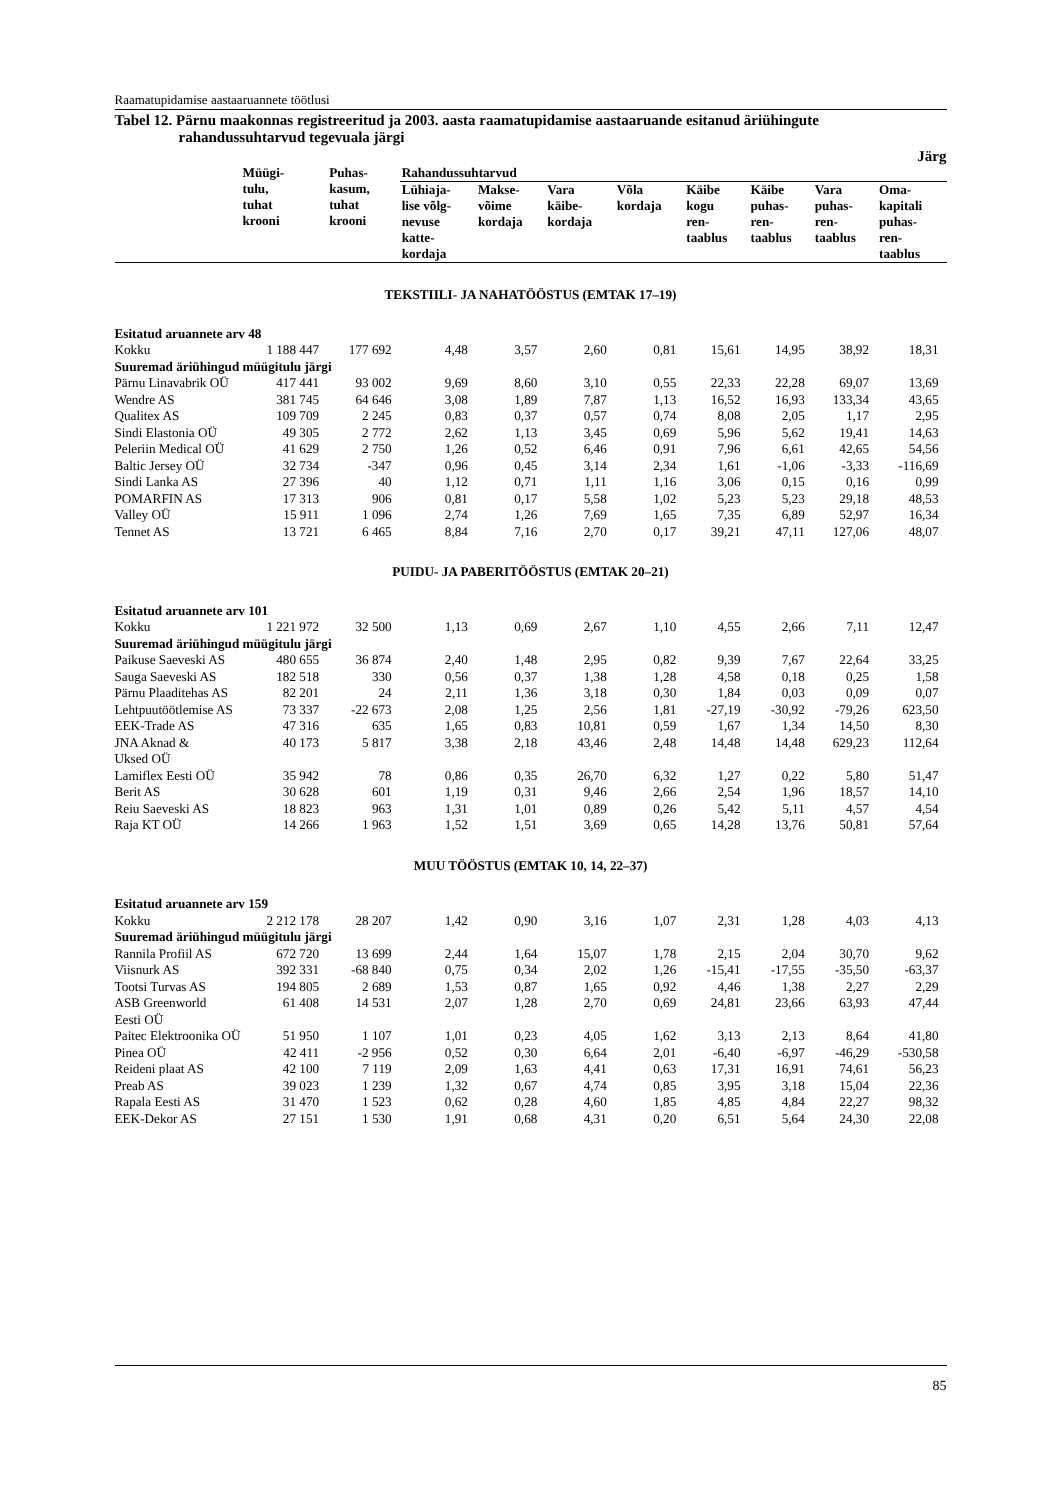Raamatupidamise aastaaruannete töötlusi
Tabel 12. Pärnu maakonnas registreeritud ja 2003. aasta raamatupidamise aastaaruande esitanud äriühingute rahandussuhtarvud tegevuala järgi
Järg
| | Müügi- tulu, tuhat krooni | Puhas- kasum, tuhat krooni | Rahandussuhtarvud | | | | | | | |
| --- | --- | --- | --- | --- | --- | --- | --- | --- | --- | --- |
| | | | Lühiaja- lise võlg- nevuse katte- kordaja | Makse- võime kordaja | Vara käibe- kordaja | Võla kordaja | Käibe kogu ren- taablus | Käibe puhas- ren- taablus | Vara puhas- ren- taablus | Oma- kapitali puhas- ren- taablus |
| TEKSTIILI- JA NAHATÖÖSTUS (EMTAK 17–19) | | | | | | | | | | |
| Esitatud aruannete arv 48 | | | | | | | | | | |
| Kokku | 1 188 447 | 177 692 | 4,48 | 3,57 | 2,60 | 0,81 | 15,61 | 14,95 | 38,92 | 18,31 |
| Suuremad äriühingud müügitulu järgi | | | | | | | | | | |
| Pärnu Linavabrik OÜ | 417 441 | 93 002 | 9,69 | 8,60 | 3,10 | 0,55 | 22,33 | 22,28 | 69,07 | 13,69 |
| Wendre AS | 381 745 | 64 646 | 3,08 | 1,89 | 7,87 | 1,13 | 16,52 | 16,93 | 133,34 | 43,65 |
| Qualitex AS | 109 709 | 2 245 | 0,83 | 0,37 | 0,57 | 0,74 | 8,08 | 2,05 | 1,17 | 2,95 |
| Sindi Elastonia OÜ | 49 305 | 2 772 | 2,62 | 1,13 | 3,45 | 0,69 | 5,96 | 5,62 | 19,41 | 14,63 |
| Peleriin Medical OÜ | 41 629 | 2 750 | 1,26 | 0,52 | 6,46 | 0,91 | 7,96 | 6,61 | 42,65 | 54,56 |
| Baltic Jersey OÜ | 32 734 | -347 | 0,96 | 0,45 | 3,14 | 2,34 | 1,61 | -1,06 | -3,33 | -116,69 |
| Sindi Lanka AS | 27 396 | 40 | 1,12 | 0,71 | 1,11 | 1,16 | 3,06 | 0,15 | 0,16 | 0,99 |
| POMARFIN AS | 17 313 | 906 | 0,81 | 0,17 | 5,58 | 1,02 | 5,23 | 5,23 | 29,18 | 48,53 |
| Valley OÜ | 15 911 | 1 096 | 2,74 | 1,26 | 7,69 | 1,65 | 7,35 | 6,89 | 52,97 | 16,34 |
| Tennet AS | 13 721 | 6 465 | 8,84 | 7,16 | 2,70 | 0,17 | 39,21 | 47,11 | 127,06 | 48,07 |
| PUIDU- JA PABERITÖÖSTUS (EMTAK 20–21) | | | | | | | | | | |
| Esitatud aruannete arv 101 | | | | | | | | | | |
| Kokku | 1 221 972 | 32 500 | 1,13 | 0,69 | 2,67 | 1,10 | 4,55 | 2,66 | 7,11 | 12,47 |
| Suuremad äriühingud müügitulu järgi | | | | | | | | | | |
| Paikuse Saeveski AS | 480 655 | 36 874 | 2,40 | 1,48 | 2,95 | 0,82 | 9,39 | 7,67 | 22,64 | 33,25 |
| Sauga Saeveski AS | 182 518 | 330 | 0,56 | 0,37 | 1,38 | 1,28 | 4,58 | 0,18 | 0,25 | 1,58 |
| Pärnu Plaaditehas AS | 82 201 | 24 | 2,11 | 1,36 | 3,18 | 0,30 | 1,84 | 0,03 | 0,09 | 0,07 |
| Lehtpuutöötlemise AS | 73 337 | -22 673 | 2,08 | 1,25 | 2,56 | 1,81 | -27,19 | -30,92 | -79,26 | 623,50 |
| EEK-Trade AS | 47 316 | 635 | 1,65 | 0,83 | 10,81 | 0,59 | 1,67 | 1,34 | 14,50 | 8,30 |
| JNA Aknad & Uksed OÜ | 40 173 | 5 817 | 3,38 | 2,18 | 43,46 | 2,48 | 14,48 | 14,48 | 629,23 | 112,64 |
| Lamiflex Eesti OÜ | 35 942 | 78 | 0,86 | 0,35 | 26,70 | 6,32 | 1,27 | 0,22 | 5,80 | 51,47 |
| Berit AS | 30 628 | 601 | 1,19 | 0,31 | 9,46 | 2,66 | 2,54 | 1,96 | 18,57 | 14,10 |
| Reiu Saeveski AS | 18 823 | 963 | 1,31 | 1,01 | 0,89 | 0,26 | 5,42 | 5,11 | 4,57 | 4,54 |
| Raja KT OÜ | 14 266 | 1 963 | 1,52 | 1,51 | 3,69 | 0,65 | 14,28 | 13,76 | 50,81 | 57,64 |
| MUU TÖÖSTUS (EMTAK 10, 14, 22–37) | | | | | | | | | | |
| Esitatud aruannete arv 159 | | | | | | | | | | |
| Kokku | 2 212 178 | 28 207 | 1,42 | 0,90 | 3,16 | 1,07 | 2,31 | 1,28 | 4,03 | 4,13 |
| Suuremad äriühingud müügitulu järgi | | | | | | | | | | |
| Rannila Profiil AS | 672 720 | 13 699 | 2,44 | 1,64 | 15,07 | 1,78 | 2,15 | 2,04 | 30,70 | 9,62 |
| Viisnurk AS | 392 331 | -68 840 | 0,75 | 0,34 | 2,02 | 1,26 | -15,41 | -17,55 | -35,50 | -63,37 |
| Tootsi Turvas AS | 194 805 | 2 689 | 1,53 | 0,87 | 1,65 | 0,92 | 4,46 | 1,38 | 2,27 | 2,29 |
| ASB Greenworld Eesti OÜ | 61 408 | 14 531 | 2,07 | 1,28 | 2,70 | 0,69 | 24,81 | 23,66 | 63,93 | 47,44 |
| Paitec Elektroonika OÜ | 51 950 | 1 107 | 1,01 | 0,23 | 4,05 | 1,62 | 3,13 | 2,13 | 8,64 | 41,80 |
| Pinea OÜ | 42 411 | -2 956 | 0,52 | 0,30 | 6,64 | 2,01 | -6,40 | -6,97 | -46,29 | -530,58 |
| Reideni plaat AS | 42 100 | 7 119 | 2,09 | 1,63 | 4,41 | 0,63 | 17,31 | 16,91 | 74,61 | 56,23 |
| Preab AS | 39 023 | 1 239 | 1,32 | 0,67 | 4,74 | 0,85 | 3,95 | 3,18 | 15,04 | 22,36 |
| Rapala Eesti AS | 31 470 | 1 523 | 0,62 | 0,28 | 4,60 | 1,85 | 4,85 | 4,84 | 22,27 | 98,32 |
| EEK-Dekor AS | 27 151 | 1 530 | 1,91 | 0,68 | 4,31 | 0,20 | 6,51 | 5,64 | 24,30 | 22,08 |
85